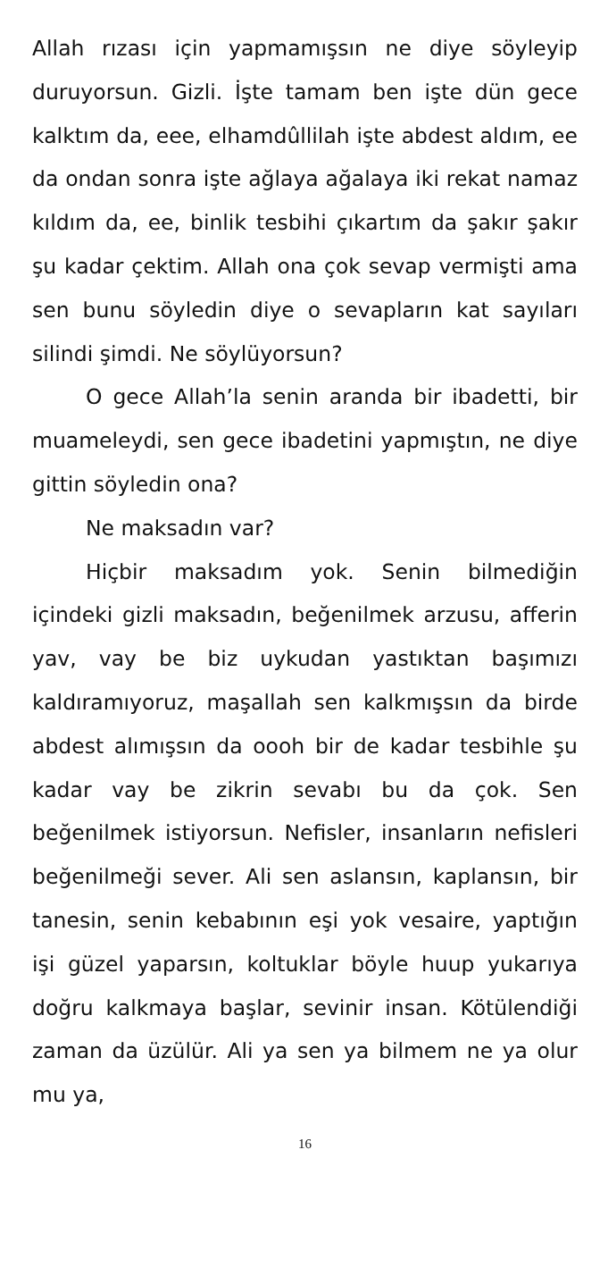Allah rızası için yapmamışsın ne diye söyleyip duruyorsun. Gizli. İşte tamam ben işte dün gece kalktım da, eee, elhamdûllilah işte ab­dest aldım, ee da ondan sonra işte ağlaya ağa­laya iki rekat namaz kıldım da, ee, binlik tes­bihi çıkartım da şakır şakır şu kadar çektim. Al­lah ona çok sevap vermişti ama sen bunu söy­ledin diye o sevapların kat sayıları silindi şimdi. Ne söylüyorsun?
O gece Allah’la senin aranda bir ibadetti, bir muameleydi, sen gece ibadetini yapmıştın, ne diye gittin söyledin ona?
Ne maksadın var?
Hiçbir maksadım yok. Senin bilmediğin içindeki gizli maksadın, beğenilmek arzusu, af­ferin yav, vay be biz uykudan yastıktan başı­mızı kaldıramıyoruz, maşallah sen kalkmışsın da birde abdest alımışsın da oooh bir de kadar tesbihle şu kadar vay be zikrin sevabı bu da çok. Sen beğenilmek istiyorsun. Nefisler, in­sanların nefisleri beğenilmeği sever. Ali sen as­lansın, kaplansın, bir tanesin, senin kebabının eşi yok vesaire, yaptığın işi güzel yaparsın, kol­tuklar böyle huup yukarıya doğru kalkmaya başlar, sevinir insan. Kötülendiği zaman da üzülür. Ali ya sen ya bilmem ne ya olur mu ya,
16